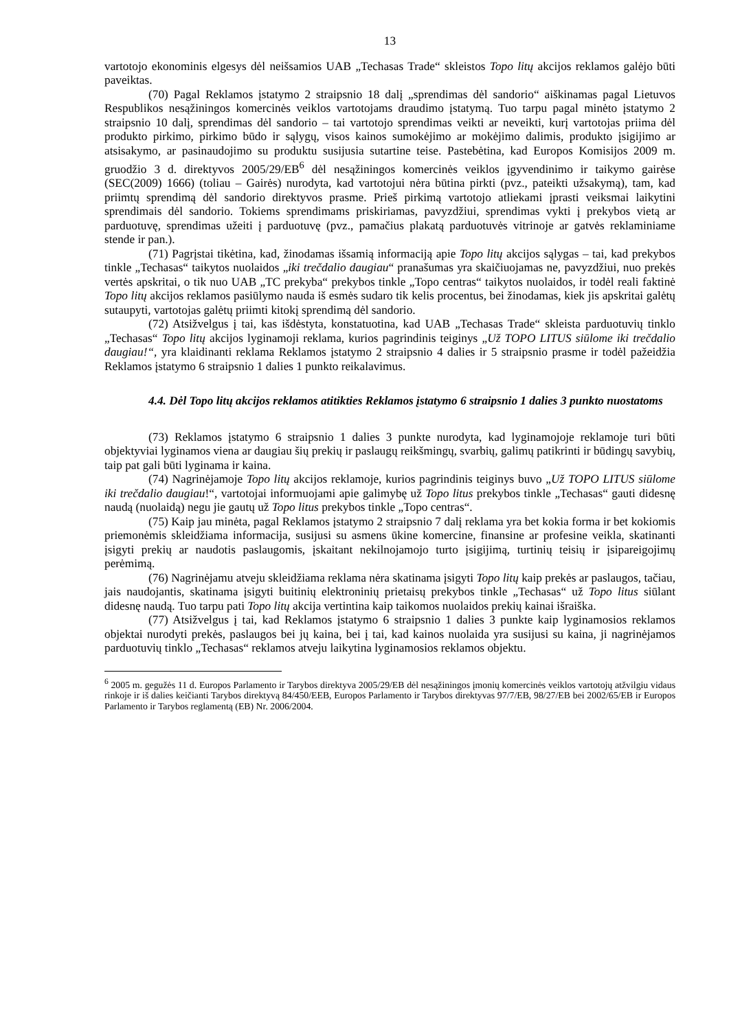13
vartotojo ekonominis elgesys dėl neišsamios UAB „Techasas Trade“ skleistos Topo litų akcijos reklamos galėjo būti paveiktas.
(70) Pagal Reklamos įstatymo 2 straipsnio 18 dalį „sprendimas dėl sandorio“ aiškinamas pagal Lietuvos Respublikos nesąžiningos komercinės veiklos vartotojams draudimo įstatymą. Tuo tarpu pagal minėto įstatymo 2 straipsnio 10 dalį, sprendimas dėl sandorio – tai vartotojo sprendimas veikti ar neveikti, kurį vartotojas priima dėl produkto pirkimo, pirkimo būdo ir sąlygų, visos kainos sumokėjimo ar mokėjimo dalimis, produkto įsigijimo ar atsisakymo, ar pasinaudojimo su produktu susijusia sutartine teise. Pastebėtina, kad Europos Komisijos 2009 m. gruodžio 3 d. direktyvos 2005/29/EB<sup>6</sup> dėl nesąžiningos komercinės veiklos įgyvendinimo ir taikymo gairėse (SEC(2009) 1666) (toliau – Gairės) nurodyta, kad vartotojui nėra būtina pirkti (pvz., pateikti užsakymą), tam, kad priimtų sprendimą dėl sandorio direktyvos prasme. Prieš pirkimą vartotojo atliekami įprasti veiksmai laikytini sprendimais dėl sandorio. Tokiems sprendimams priskiriamas, pavyzdžiui, sprendimas vykti į prekybos vietą ar parduotuvę, sprendimas užeiti į parduotuvę (pvz., pamačius plakatą parduotuvės vitrinoje ar gatvės reklaminiame stende ir pan.).
(71) Pagrįstai tikėtina, kad, žinodamas išsamią informaciją apie Topo litų akcijos sąlygas – tai, kad prekybos tinkle „Techasas“ taikytos nuolaidos „iki trečdalio daugiau“ pranašumas yra skaičiuojamas ne, pavyzdžiui, nuo prekės vertės apskritai, o tik nuo UAB „TC prekyba“ prekybos tinkle „Topo centras“ taikytos nuolaidos, ir todėl reali faktinė Topo litų akcijos reklamos pasiūlymo nauda iš esmės sudaro tik kelis procentus, bei žinodamas, kiek jis apskritai galėtų sutaupyti, vartotojas galėtų priimti kitokį sprendimą dėl sandorio.
(72) Atsižvelgus į tai, kas išdėstyta, konstatuotina, kad UAB „Techasas Trade“ skleista parduotuvių tinklo „Techasas“ Topo litų akcijos lyginamoji reklama, kurios pagrindinis teiginys „Už TOPO LITUS siūlome iki trečdalio daugiau!“, yra klaidinanti reklama Reklamos įstatymo 2 straipsnio 4 dalies ir 5 straipsnio prasme ir todėl pažeidžia Reklamos įstatymo 6 straipsnio 1 dalies 1 punkto reikalavimus.
4.4. Dėl Topo litų akcijos reklamos atitikties Reklamos įstatymo 6 straipsnio 1 dalies 3 punkto nuostatoms
(73) Reklamos įstatymo 6 straipsnio 1 dalies 3 punkte nurodyta, kad lyginamojoje reklamoje turi būti objektyviai lyginamos viena ar daugiau šių prekių ir paslaugų reikšmingų, svarbių, galimų patikrinti ir būdingų savybių, taip pat gali būti lyginama ir kaina.
(74) Nagrinėjamoje Topo litų akcijos reklamoje, kurios pagrindinis teiginys buvo „Už TOPO LITUS siūlome iki trečdalio daugiau!“, vartotojai informuojami apie galimybę už Topo litus prekybos tinkle „Techasas“ gauti didesnę naudą (nuolaidą) negu jie gautų už Topo litus prekybos tinkle „Topo centras“.
(75) Kaip jau minėta, pagal Reklamos įstatymo 2 straipsnio 7 dalį reklama yra bet kokia forma ir bet kokiomis priemonėmis skleidžiama informacija, susijusi su asmens ūkine komercine, finansine ar profesine veikla, skatinanti įsigyti prekių ar naudotis paslaugomis, įskaitant nekilnojamojo turto įsigijimą, turtinių teisių ir įsipareigojimų perėmimą.
(76) Nagrinėjamu atveju skleidžiama reklama nėra skatinama įsigyti Topo litų kaip prekės ar paslaugos, tačiau, jais naudojantis, skatinama įsigyti buitinių elektroninių prietaisų prekybos tinkle „Techasas“ už Topo litus siūlant didesnę naudą. Tuo tarpu pati Topo litų akcija vertintina kaip taikomos nuolaidos prekių kainai išraiška.
(77) Atsižvelgus į tai, kad Reklamos įstatymo 6 straipsnio 1 dalies 3 punkte kaip lyginamosios reklamos objektai nurodyti prekės, paslaugos bei jų kaina, bei į tai, kad kainos nuolaida yra susijusi su kaina, ji nagrinėjamos parduotuvių tinklo „Techasas“ reklamos atveju laikytina lyginamosios reklamos objektu.
<sup>6</sup> 2005 m. gegužės 11 d. Europos Parlamento ir Tarybos direktyva 2005/29/EB dėl nesąžiningos įmonių komercinės veiklos vartotojų atžvilgiu vidaus rinkoje ir iš dalies keičianti Tarybos direktyvą 84/450/EEB, Europos Parlamento ir Tarybos direktyvas 97/7/EB, 98/27/EB bei 2002/65/EB ir Europos Parlamento ir Tarybos reglamentą (EB) Nr. 2006/2004.